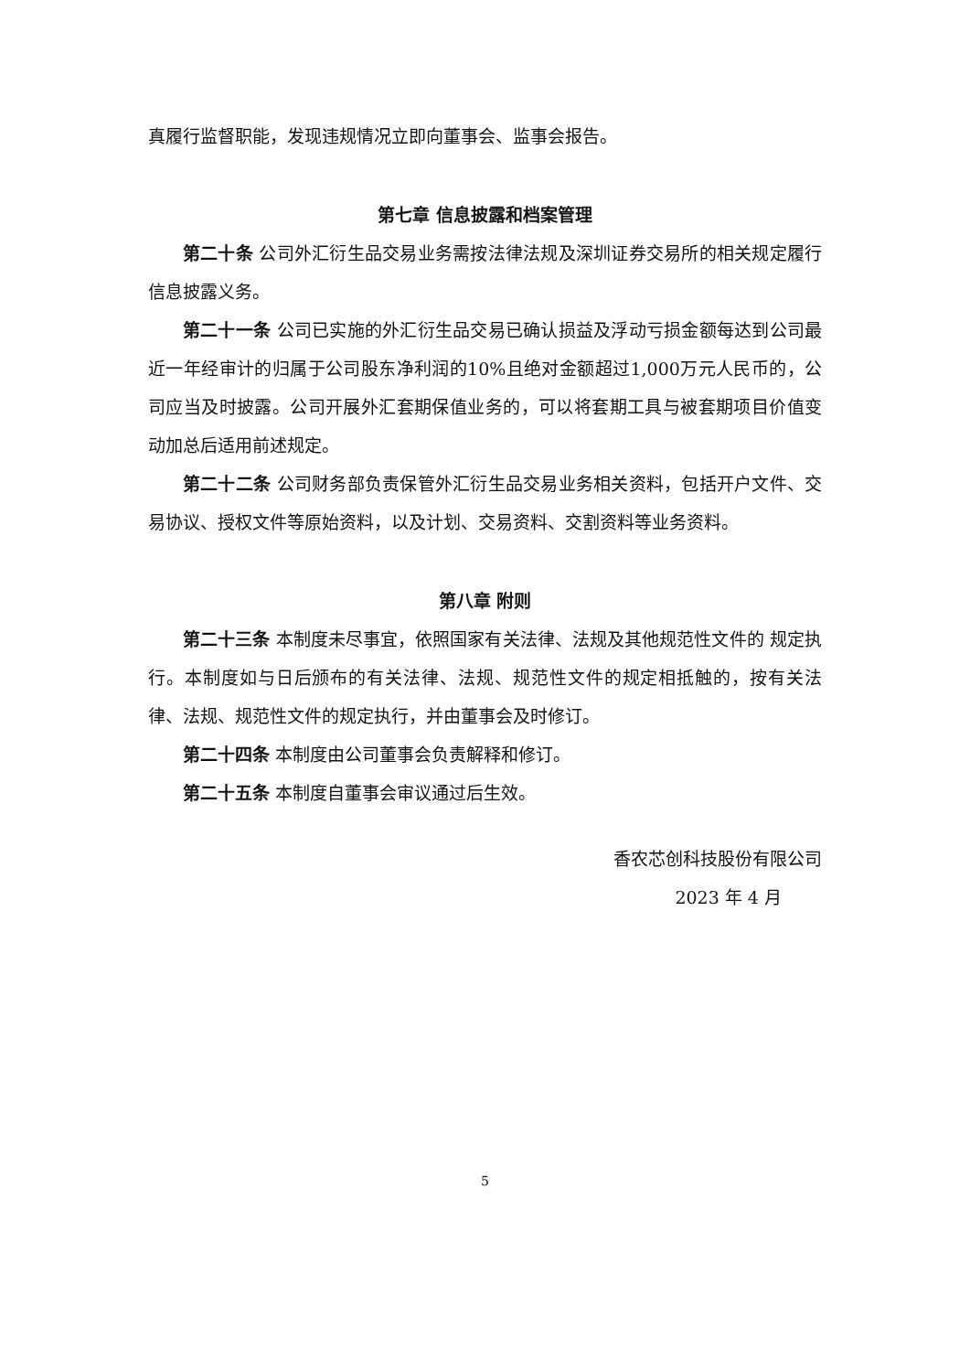真履行监督职能，发现违规情况立即向董事会、监事会报告。
第七章 信息披露和档案管理
第二十条 公司外汇衍生品交易业务需按法律法规及深圳证券交易所的相关规定履行信息披露义务。
第二十一条 公司已实施的外汇衍生品交易已确认损益及浮动亏损金额每达到公司最近一年经审计的归属于公司股东净利润的10%且绝对金额超过1,000万元人民币的，公司应当及时披露。公司开展外汇套期保值业务的，可以将套期工具与被套期项目价值变动加总后适用前述规定。
第二十二条 公司财务部负责保管外汇衍生品交易业务相关资料，包括开户文件、交易协议、授权文件等原始资料，以及计划、交易资料、交割资料等业务资料。
第八章 附则
第二十三条 本制度未尽事宜，依照国家有关法律、法规及其他规范性文件的 规定执行。本制度如与日后颁布的有关法律、法规、规范性文件的规定相抵触的，按有关法律、法规、规范性文件的规定执行，并由董事会及时修订。
第二十四条 本制度由公司董事会负责解释和修订。
第二十五条 本制度自董事会审议通过后生效。
香农芯创科技股份有限公司
2023 年 4 月
5